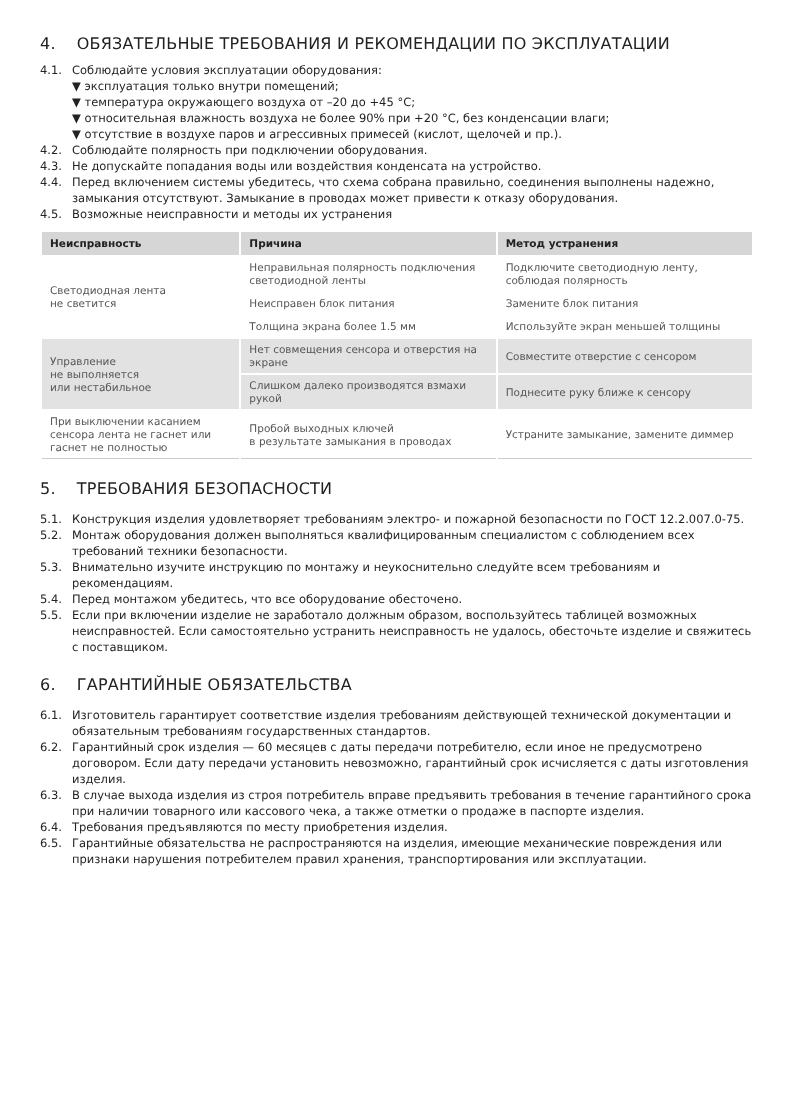4. ОБЯЗАТЕЛЬНЫЕ ТРЕБОВАНИЯ И РЕКОМЕНДАЦИИ ПО ЭКСПЛУАТАЦИИ
4.1. Соблюдайте условия эксплуатации оборудования:
▼ эксплуатация только внутри помещений;
▼ температура окружающего воздуха от –20 до +45 °C;
▼ относительная влажность воздуха не более 90% при +20 °C, без конденсации влаги;
▼ отсутствие в воздухе паров и агрессивных примесей (кислот, щелочей и пр.).
4.2. Соблюдайте полярность при подключении оборудования.
4.3. Не допускайте попадания воды или воздействия конденсата на устройство.
4.4. Перед включением системы убедитесь, что схема собрана правильно, соединения выполнены надежно, замыкания отсутствуют. Замыкание в проводах может привести к отказу оборудования.
4.5. Возможные неисправности и методы их устранения
| Неисправность | Причина | Метод устранения |
| --- | --- | --- |
| Светодиодная лента не светится | Неправильная полярность подключения светодиодной ленты | Подключите светодиодную ленту, соблюдая полярность |
| | Неисправен блок питания | Замените блок питания |
| | Толщина экрана более 1.5 мм | Используйте экран меньшей толщины |
| Управление не выполняется или нестабильное | Нет совмещения сенсора и отверстия на экране | Совместите отверстие с сенсором |
| | Слишком далеко производятся взмахи рукой | Поднесите руку ближе к сенсору |
| При выключении касанием сенсора лента не гаснет или гаснет не полностью | Пробой выходных ключей в результате замыкания в проводах | Устраните замыкание, замените диммер |
5. ТРЕБОВАНИЯ БЕЗОПАСНОСТИ
5.1. Конструкция изделия удовлетворяет требованиям электро- и пожарной безопасности по ГОСТ 12.2.007.0-75.
5.2. Монтаж оборудования должен выполняться квалифицированным специалистом с соблюдением всех требований техники безопасности.
5.3. Внимательно изучите инструкцию по монтажу и неукоснительно следуйте всем требованиям и рекомендациям.
5.4. Перед монтажом убедитесь, что все оборудование обесточено.
5.5. Если при включении изделие не заработало должным образом, воспользуйтесь таблицей возможных неисправностей. Если самостоятельно устранить неисправность не удалось, обесточьте изделие и свяжитесь с поставщиком.
6. ГАРАНТИЙНЫЕ ОБЯЗАТЕЛЬСТВА
6.1. Изготовитель гарантирует соответствие изделия требованиям действующей технической документации и обязательным требованиям государственных стандартов.
6.2. Гарантийный срок изделия — 60 месяцев с даты передачи потребителю, если иное не предусмотрено договором. Если дату передачи установить невозможно, гарантийный срок исчисляется с даты изготовления изделия.
6.3. В случае выхода изделия из строя потребитель вправе предъявить требования в течение гарантийного срока при наличии товарного или кассового чека, а также отметки о продаже в паспорте изделия.
6.4. Требования предъявляются по месту приобретения изделия.
6.5. Гарантийные обязательства не распространяются на изделия, имеющие механические повреждения или признаки нарушения потребителем правил хранения, транспортирования или эксплуатации.